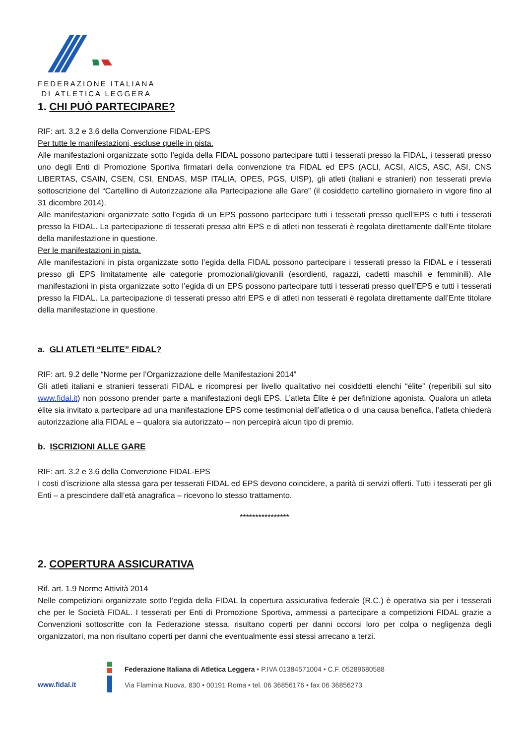FEDERAZIONE ITALIANA
DI ATLETICA LEGGERA
1. CHI PUÒ PARTECIPARE?
RIF: art. 3.2 e 3.6 della Convenzione FIDAL-EPS
Per tutte le manifestazioni, escluse quelle in pista.
Alle manifestazioni organizzate sotto l’egida della FIDAL possono partecipare tutti i tesserati presso la FIDAL, i tesserati presso uno degli Enti di Promozione Sportiva firmatari della convenzione tra FIDAL ed EPS (ACLI, ACSI, AICS, ASC, ASI, CNS LIBERTAS, CSAIN, CSEN, CSI, ENDAS, MSP ITALIA, OPES, PGS, UISP), gli atleti (italiani e stranieri) non tesserati previa sottoscrizione del “Cartellino di Autorizzazione alla Partecipazione alle Gare” (il cosiddetto cartellino giornaliero in vigore fino al 31 dicembre 2014).
Alle manifestazioni organizzate sotto l’egida di un EPS possono partecipare tutti i tesserati presso quell’EPS e tutti i tesserati presso la FIDAL. La partecipazione di tesserati presso altri EPS e di atleti non tesserati è regolata direttamente dall’Ente titolare della manifestazione in questione.
Per le manifestazioni in pista.
Alle manifestazioni in pista organizzate sotto l’egida della FIDAL possono partecipare i tesserati presso la FIDAL e i tesserati presso gli EPS limitatamente alle categorie promozionali/giovanili (esordienti, ragazzi, cadetti maschili e femminili). Alle manifestazioni in pista organizzate sotto l’egida di un EPS possono partecipare tutti i tesserati presso quell’EPS e tutti i tesserati presso la FIDAL. La partecipazione di tesserati presso altri EPS e di atleti non tesserati è regolata direttamente dall’Ente titolare della manifestazione in questione.
a. GLI ATLETI “ELITE” FIDAL?
RIF: art. 9.2 delle “Norme per l’Organizzazione delle Manifestazioni 2014”
Gli atleti italiani e stranieri tesserati FIDAL e ricompresi per livello qualitativo nei cosiddetti elenchi “élite” (reperibili sul sito www.fidal.it) non possono prender parte a manifestazioni degli EPS. L’atleta Élite è per definizione agonista. Qualora un atleta élite sia invitato a partecipare ad una manifestazione EPS come testimonial dell’atletica o di una causa benefica, l’atleta chiederà autorizzazione alla FIDAL e – qualora sia autorizzato – non percepirà alcun tipo di premio.
b. ISCRIZIONI ALLE GARE
RIF: art. 3.2 e 3.6 della Convenzione FIDAL-EPS
I costi d’iscrizione alla stessa gara per tesserati FIDAL ed EPS devono coincidere, a parità di servizi offerti. Tutti i tesserati per gli Enti – a prescindere dall’età anagrafica – ricevono lo stesso trattamento.
****************
2. COPERTURA ASSICURATIVA
Rif. art. 1.9 Norme Attività 2014
Nelle competizioni organizzate sotto l’egida della FIDAL la copertura assicurativa federale (R.C.) è operativa sia per i tesserati che per le Società FIDAL. I tesserati per Enti di Promozione Sportiva, ammessi a partecipare a competizioni FIDAL grazie a Convenzioni sottoscritte con la Federazione stessa, risultano coperti per danni occorsi loro per colpa o negligenza degli organizzatori, ma non risultano coperti per danni che eventualmente essi stessi arrecano a terzi.
www.fidal.it
Federazione Italiana di Atletica Leggera • P.IVA 01384571004 • C.F. 05289680588
Via Flaminia Nuova, 830 • 00191 Roma • tel. 06 36856176 • fax 06 36856273